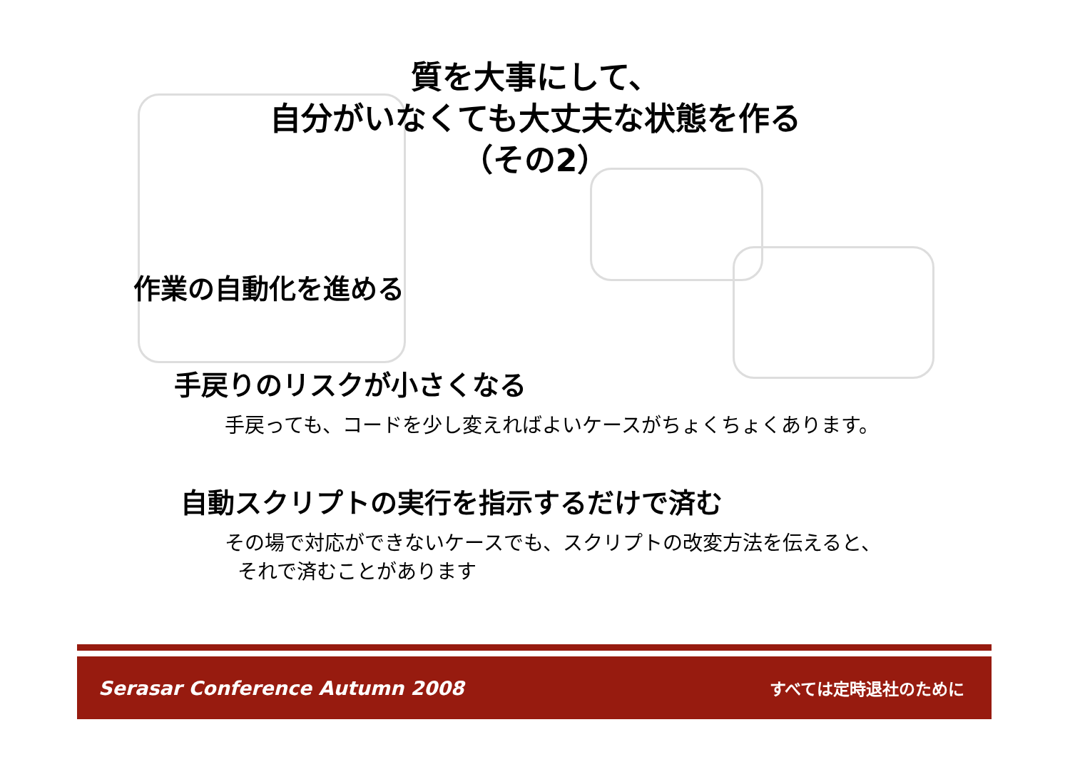質を大事にして、
自分がいなくても大丈夫な状態を作る
（その2）
作業の自動化を進める
手戻りのリスクが小さくなる
手戻っても、コードを少し変えればよいケースがちょくちょくあります。
自動スクリプトの実行を指示するだけで済む
その場で対応ができないケースでも、スクリプトの改変方法を伝えると、
それで済むことがあります
Serasar Conference Autumn 2008 すべては定時退社のために